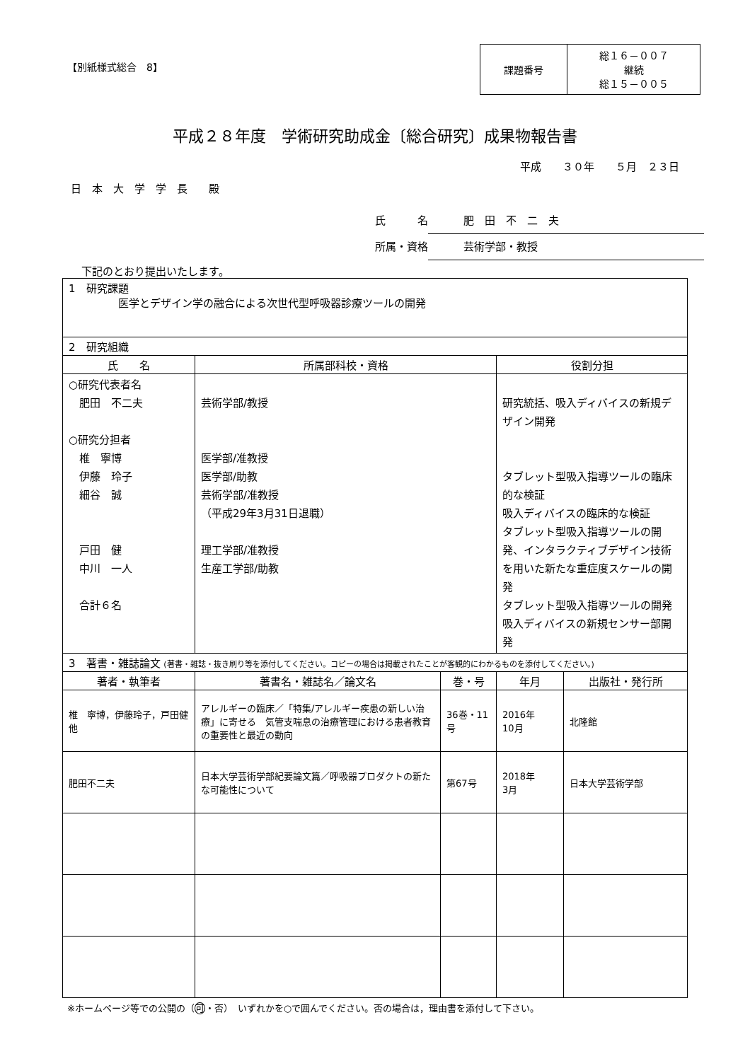【別紙様式総合　8】
| 課題番号 | 総１６－００７ 継続 総１５－００５ |
平成２８年度　学術研究助成金〔総合研究〕成果物報告書
平成　　３０年　　５月　２３日
日　本　大　学　学　長　　殿
氏　　　名 肥　田　不　二　夫
所属・資格 芸術学部・教授
下記のとおり提出いたします。
| 1 研究課題 医学とデザイン学の融合による次世代型呼吸器診療ツールの開発 | | | | |
| 2 研究組織 | | | | |
| 氏 名 | 所属部科校・資格 | | 役割分担 | |
| ○研究代表者名 肥田 不二夫 ○研究分担者 椎 寧博 伊藤 玲子 細谷 誠 戸田 健 中川 一人 合計６名 | 芸術学部/教授 医学部/准教授 医学部/助教 芸術学部/准教授 （平成29年3月31日退職） 理工学部/准教授 生産工学部/助教 | | 研究統括、吸入ディバイスの新規デザイン開発 タブレット型吸入指導ツールの臨床的な検証 吸入ディバイスの臨床的な検証 タブレット型吸入指導ツールの開発、インタラクティブデザイン技術を用いた新たな重症度スケールの開発 タブレット型吸入指導ツールの開発 吸入ディバイスの新規センサー部開発 | |
| 3 著書・雑誌論文 (著書・雑誌・抜き刷り等を添付してください。コピーの場合は掲載されたことが客観的にわかるものを添付してください。) | | | | |
| 著者・執筆者 | 著書名・雑誌名／論文名 | 巻・号 | 年月 | 出版社・発行所 |
| 椎 寧博，伊藤玲子，戸田健 他 | アレルギーの臨床／「特集/アレルギー疾患の新しい治療」に寄せる 気管支喘息の治療管理における患者教育の重要性と最近の動向 | 36巻・11号 | 2016年 10月 | 北隆館 |
| 肥田不二夫 | 日本大学芸術学部紀要論文篇／呼吸器プロダクトの新たな可能性について | 第67号 | 2018年 3月 | 日本大学芸術学部 |
※ホームページ等での公開の（可・否）　いずれかを○で囲んでください。否の場合は，理由書を添付して下さい。